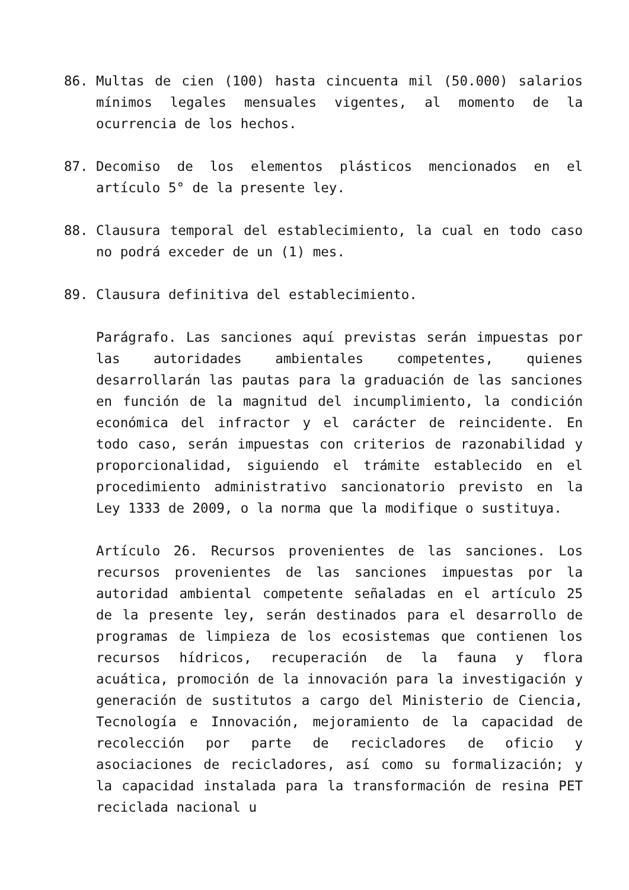86. Multas de cien (100) hasta cincuenta mil (50.000) salarios mínimos legales mensuales vigentes, al momento de la ocurrencia de los hechos.
87. Decomiso de los elementos plásticos mencionados en el artículo 5° de la presente ley.
88. Clausura temporal del establecimiento, la cual en todo caso no podrá exceder de un (1) mes.
89. Clausura definitiva del establecimiento.
Parágrafo. Las sanciones aquí previstas serán impuestas por las autoridades ambientales competentes, quienes desarrollarán las pautas para la graduación de las sanciones en función de la magnitud del incumplimiento, la condición económica del infractor y el carácter de reincidente. En todo caso, serán impuestas con criterios de razonabilidad y proporcionalidad, siguiendo el trámite establecido en el procedimiento administrativo sancionatorio previsto en la Ley 1333 de 2009, o la norma que la modifique o sustituya.
Artículo 26. Recursos provenientes de las sanciones. Los recursos provenientes de las sanciones impuestas por la autoridad ambiental competente señaladas en el artículo 25 de la presente ley, serán destinados para el desarrollo de programas de limpieza de los ecosistemas que contienen los recursos hídricos, recuperación de la fauna y flora acuática, promoción de la innovación para la investigación y generación de sustitutos a cargo del Ministerio de Ciencia, Tecnología e Innovación, mejoramiento de la capacidad de recolección por parte de recicladores de oficio y asociaciones de recicladores, así como su formalización; y la capacidad instalada para la transformación de resina PET reciclada nacional u